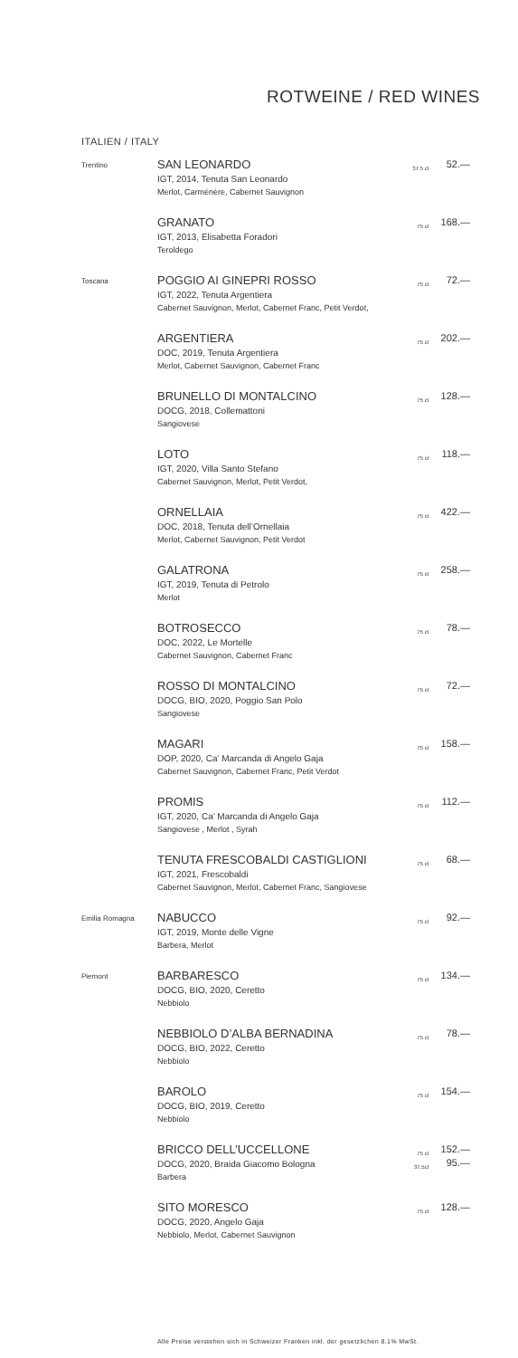ROTWEINE / RED WINES
ITALIEN / ITALY
| Trentino | SAN LEONARDO IGT, 2014, Tenuta San Leonardo Merlot, Carménère, Cabernet Sauvignon | 37.5 cl | 52.— |
| | GRANATO IGT, 2013, Elisabetta Foradori Teroldego | 75 cl | 168.— |
| Toscana | POGGIO AI GINEPRI ROSSO IGT, 2022, Tenuta Argentiera Cabernet Sauvignon, Merlot, Cabernet Franc, Petit Verdot, | 75 cl | 72.— |
| | ARGENTIERA DOC, 2019, Tenuta Argentiera Merlot, Cabernet Sauvignon, Cabernet Franc | 75 cl | 202.— |
| | BRUNELLO DI MONTALCINO DOCG, 2018, Collemattoni Sangiovese | 75 cl | 128.— |
| | LOTO IGT, 2020, Villa Santo Stefano Cabernet Sauvignon, Merlot, Petit Verdot, | 75 cl | 118.— |
| | ORNELLAIA DOC, 2018, Tenuta dell’Ornellaia Merlot, Cabernet Sauvignon, Petit Verdot | 75 cl | 422.— |
| | GALATRONA IGT, 2019, Tenuta di Petrolo Merlot | 75 cl | 258.— |
| | BOTROSECCO DOC, 2022, Le Mortelle Cabernet Sauvignon, Cabernet Franc | 75 cl | 78.— |
| | ROSSO DI MONTALCINO DOCG, BIO, 2020, Poggio San Polo Sangiovese | 75 cl | 72.— |
| | MAGARI DOP, 2020, Ca’ Marcanda di Angelo Gaja Cabernet Sauvignon, Cabernet Franc, Petit Verdot | 75 cl | 158.— |
| | PROMIS IGT, 2020, Ca’ Marcanda di Angelo Gaja Sangiovese , Merlot , Syrah | 75 cl | 112.— |
| | TENUTA FRESCOBALDI CASTIGLIONI IGT, 2021, Frescobaldi Cabernet Sauvignon, Merlot, Cabernet Franc, Sangiovese | 75 cl | 68.— |
| Emilia Romagna | NABUCCO IGT, 2019, Monte delle Vigne Barbera, Merlot | 75 cl | 92.— |
| Piemont | BARBARESCO DOCG, BIO, 2020, Ceretto Nebbiolo | 75 cl | 134.— |
| | NEBBIOLO D’ALBA BERNADINA DOCG, BIO, 2022, Ceretto Nebbiolo | 75 cl | 78.— |
| | BAROLO DOCG, BIO, 2019, Ceretto Nebbiolo | 75 cl | 154.— |
| | BRICCO DELL’UCCELLONE DOCG, 2020, Braida Giacomo Bologna Barbera | 75 cl 37.5cl | 152.— 95.— |
| | SITO MORESCO DOCG, 2020, Angelo Gaja Nebbiolo, Merlot, Cabernet Sauvignon | 75 cl | 128.— |
Alle Preise verstehen sich in Schweizer Franken inkl. der gesetzlichen 8.1% MwSt.